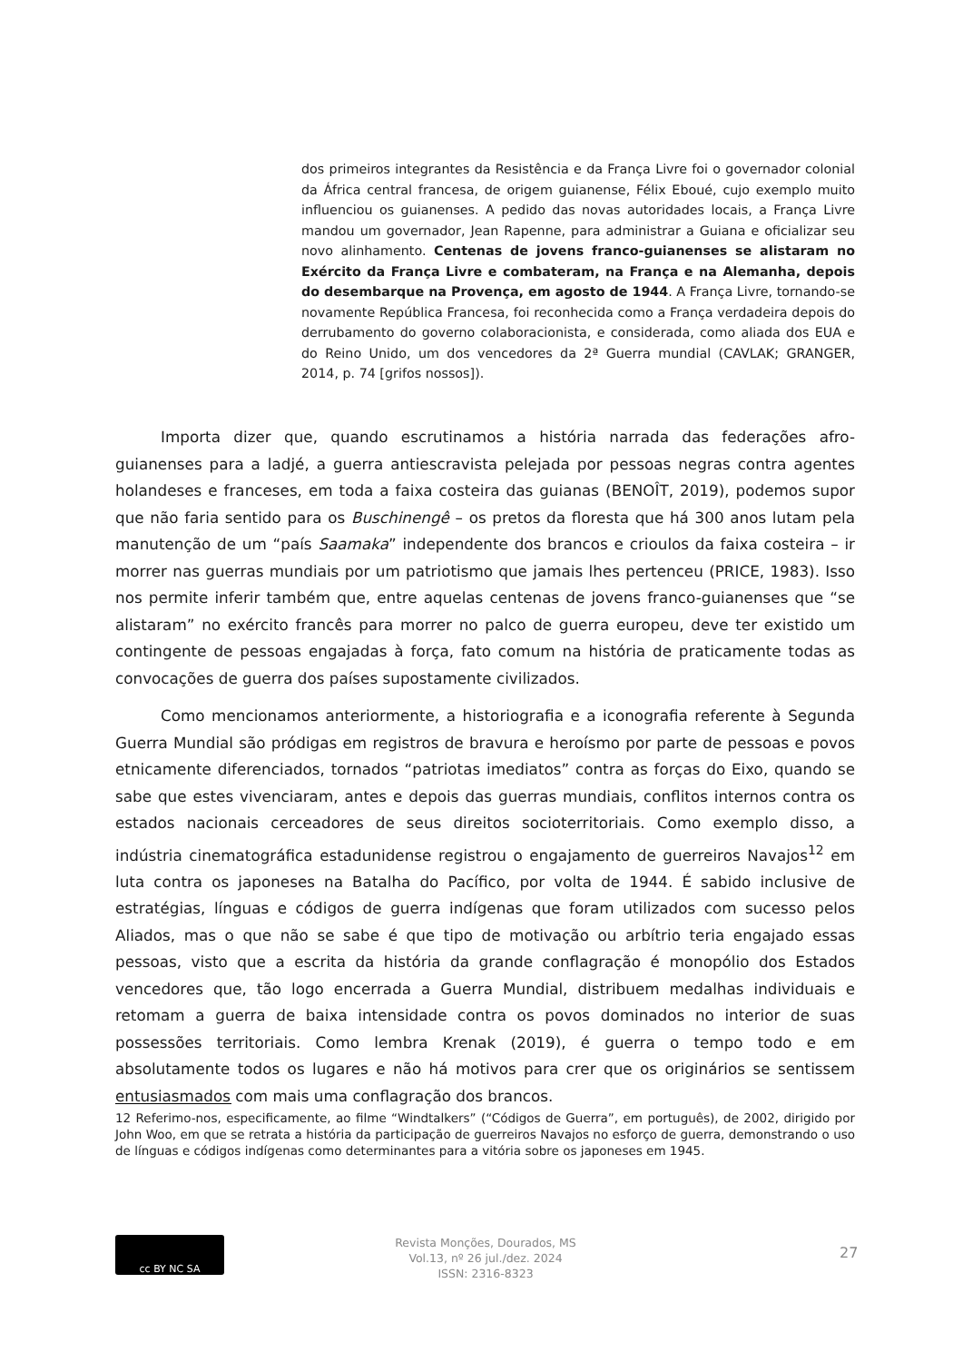dos primeiros integrantes da Resistência e da França Livre foi o governador colonial da África central francesa, de origem guianense, Félix Eboué, cujo exemplo muito influenciou os guianenses. A pedido das novas autoridades locais, a França Livre mandou um governador, Jean Rapenne, para administrar a Guiana e oficializar seu novo alinhamento. Centenas de jovens franco-guianenses se alistaram no Exército da França Livre e combateram, na França e na Alemanha, depois do desembarque na Provença, em agosto de 1944. A França Livre, tornando-se novamente República Francesa, foi reconhecida como a França verdadeira depois do derrubamento do governo colaboracionista, e considerada, como aliada dos EUA e do Reino Unido, um dos vencedores da 2ª Guerra mundial (CAVLAK; GRANGER, 2014, p. 74 [grifos nossos]).
Importa dizer que, quando escrutinamos a história narrada das federações afro-guianenses para a ladjé, a guerra antiescravista pelejada por pessoas negras contra agentes holandeses e franceses, em toda a faixa costeira das guianas (BENOÎT, 2019), podemos supor que não faria sentido para os Buschinengê – os pretos da floresta que há 300 anos lutam pela manutenção de um “país Saamaka” independente dos brancos e crioulos da faixa costeira – ir morrer nas guerras mundiais por um patriotismo que jamais lhes pertenceu (PRICE, 1983). Isso nos permite inferir também que, entre aquelas centenas de jovens franco-guianenses que “se alistaram” no exército francês para morrer no palco de guerra europeu, deve ter existido um contingente de pessoas engajadas à força, fato comum na história de praticamente todas as convocações de guerra dos países supostamente civilizados.
Como mencionamos anteriormente, a historiografia e a iconografia referente à Segunda Guerra Mundial são pródigas em registros de bravura e heroísmo por parte de pessoas e povos etnicamente diferenciados, tornados “patriotas imediatos” contra as forças do Eixo, quando se sabe que estes vivenciaram, antes e depois das guerras mundiais, conflitos internos contra os estados nacionais cerceadores de seus direitos socioterritoriais. Como exemplo disso, a indústria cinematográfica estadunidense registrou o engajamento de guerreiros Navajos<sup>12</sup> em luta contra os japoneses na Batalha do Pacífico, por volta de 1944. É sabido inclusive de estratégias, línguas e códigos de guerra indígenas que foram utilizados com sucesso pelos Aliados, mas o que não se sabe é que tipo de motivação ou arbítrio teria engajado essas pessoas, visto que a escrita da história da grande conflagração é monopólio dos Estados vencedores que, tão logo encerrada a Guerra Mundial, distribuem medalhas individuais e retomam a guerra de baixa intensidade contra os povos dominados no interior de suas possessões territoriais. Como lembra Krenak (2019), é guerra o tempo todo e em absolutamente todos os lugares e não há motivos para crer que os originários se sentissem entusiasmados com mais uma conflagração dos brancos.
12 Referimo-nos, especificamente, ao filme “Windtalkers” (“Códigos de Guerra”, em português), de 2002, dirigido por John Woo, em que se retrata a história da participação de guerreiros Navajos no esforço de guerra, demonstrando o uso de línguas e códigos indígenas como determinantes para a vitória sobre os japoneses em 1945.
cc BY NC SA
Revista Monções, Dourados, MS
Vol.13, nº 26 jul./dez. 2024
ISSN: 2316-8323
27